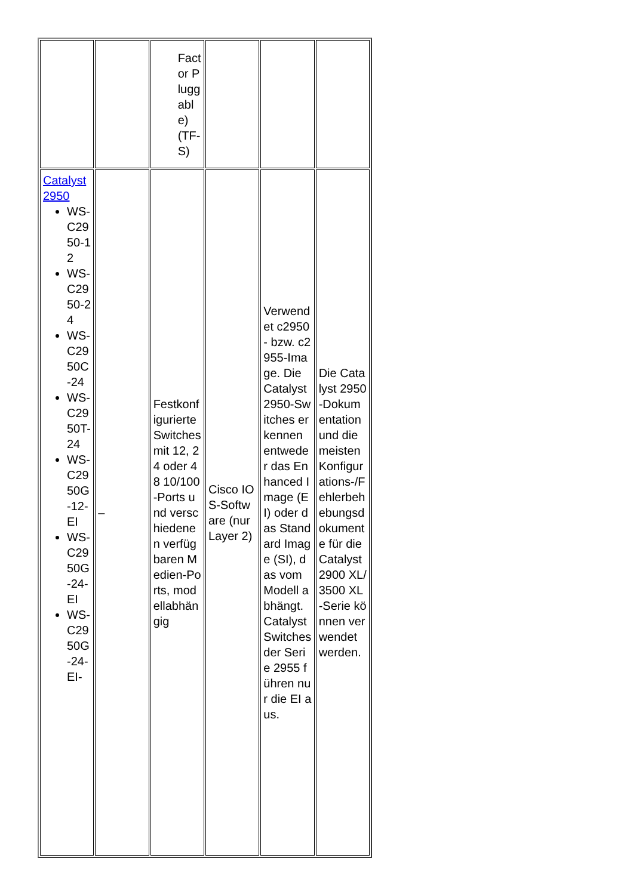| | | Factor Pluggable) (TF-S) | | | |
| Catalyst 2950 WS-C2950-12 WS-C2950-24 WS-C2950C-24 WS-C2950T-24 WS-C2950G-12-EI WS-C2950G-24-EI WS-C2950G-24-EI- | – | Festkonfigurierte Switches mit 12, 24 oder 48 10/100-Ports und verschiedenen verfügbaren Medien-Ports, modellabhängig | Cisco IOS-Software (nur Layer 2) | Verwendet c2950- bzw. c2955-Image. Die Catalyst 2950-Switches erkennen entweder das Enhanced Image (EI) oder das Standard Image (SI), das vom Modell abhängt. Catalyst Switches der Serie 2955 führen nur die EI aus. | Die Catalyst 2950-Dokumentation und die meisten Konfigurations-/Fehlerbehebungsdokumente für die Catalyst 2900 XL/3500 XL-Serie können verwendet werden. |